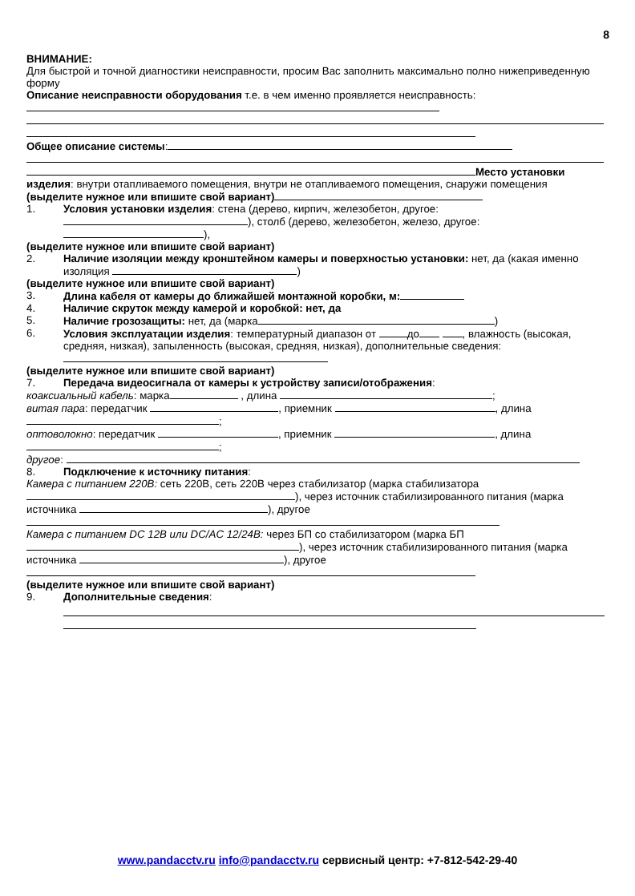8
ВНИМАНИЕ:
Для быстрой и точной диагностики неисправности, просим Вас заполнить максимально полно нижеприведенную форму
Описание неисправности оборудования т.е. в чем именно проявляется неисправность:
Общее описание системы:
Место установки изделия: внутри отапливаемого помещения, внутри не отапливаемого помещения, снаружи помещения
(выделите нужное или впишите свой вариант)
1. Условия установки изделия: стена (дерево, кирпич, железобетон, другое: ), столб (дерево, железобетон, железо, другое: ),
(выделите нужное или впишите свой вариант)
2. Наличие изоляции между кронштейном камеры и поверхностью установки: нет, да (какая именно изоляция )
(выделите нужное или впишите свой вариант)
3. Длина кабеля от камеры до ближайшей монтажной коробки, м:
4. Наличие скруток между камерой и коробкой: нет, да
5. Наличие грозозащиты: нет, да (марка )
6. Условия эксплуатации изделия: температурный диапазон от до , влажность (высокая, средняя, низкая), запыленность (высокая, средняя, низкая), дополнительные сведения:
(выделите нужное или впишите свой вариант)
7. Передача видеосигнала от камеры к устройству записи/отображения:
коаксиальный кабель: марка , длина ;
витая пара: передатчик , приемник , длина ;
оптоволокно: передатчик , приемник , длина ;
другое:
8. Подключение к источнику питания:
Камера с питанием 220В: сеть 220В, сеть 220В через стабилизатор (марка стабилизатора ), через источник стабилизированного питания (марка источника ), другое
Камера с питанием DC 12В или DC/AC 12/24В: через БП со стабилизатором (марка БП ), через источник стабилизированного питания (марка источника ), другое
(выделите нужное или впишите свой вариант)
9. Дополнительные сведения:
www.pandacctv.ru info@pandacctv.ru сервисный центр: +7-812-542-29-40